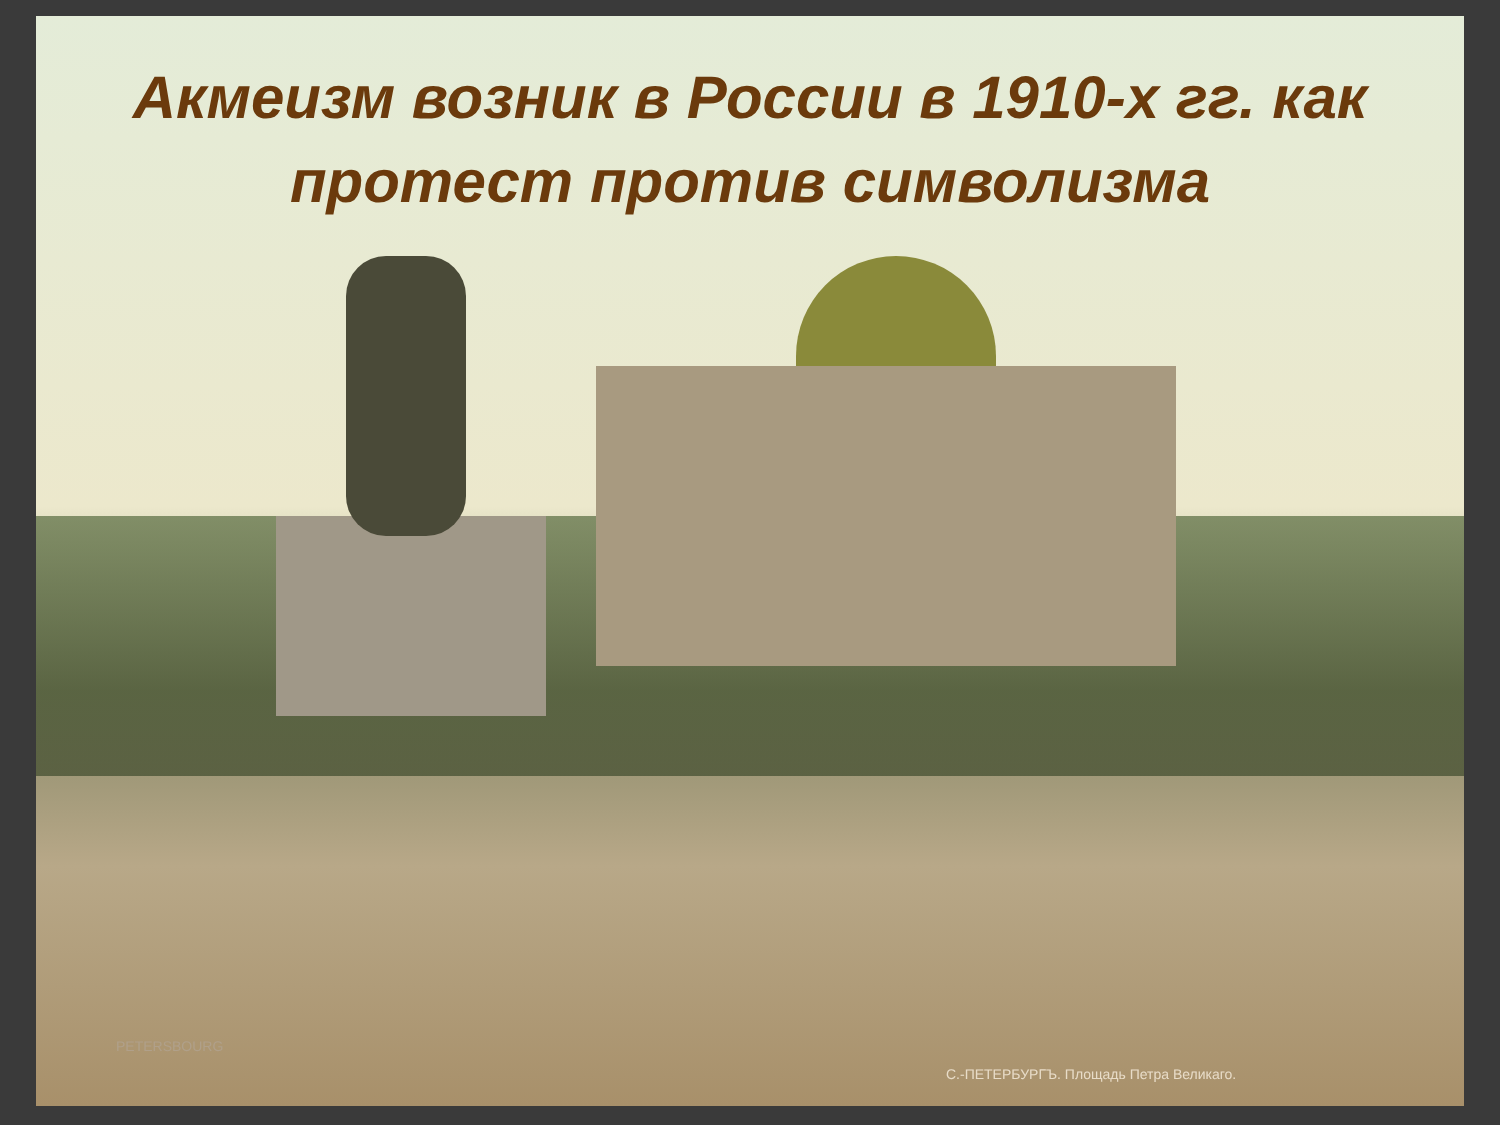Акмеизм возник в России в 1910-х гг. как протест против символизма
PETERSBOURG
С.-ПЕТЕРБУРГЪ. Площадь Петра Великаго.